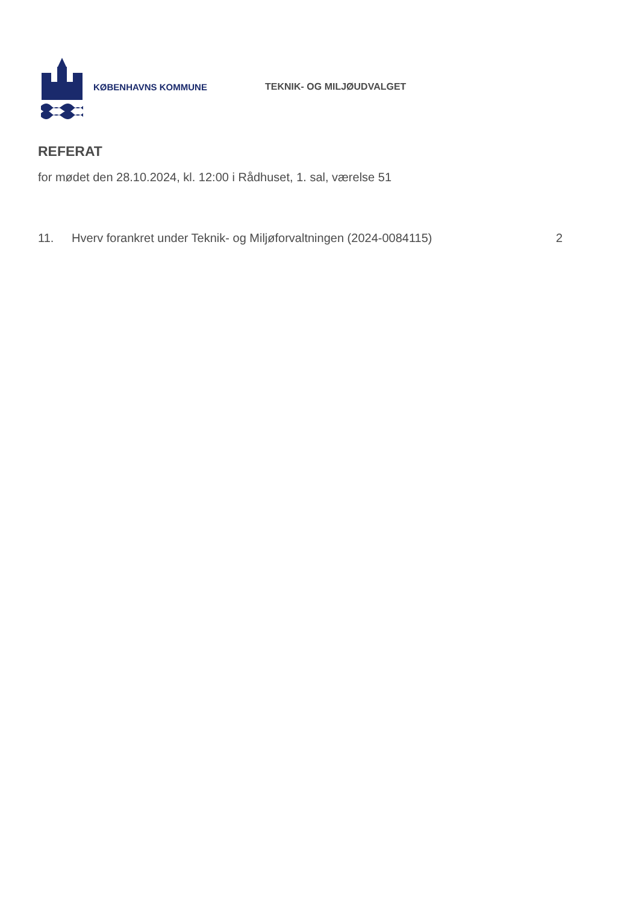KØBENHAVNS KOMMUNE TEKNIK- OG MILJØUDVALGET
REFERAT
for mødet den 28.10.2024, kl. 12:00 i Rådhuset, 1. sal, værelse 51
11. Hverv forankret under Teknik- og Miljøforvaltningen (2024-0084115) 2